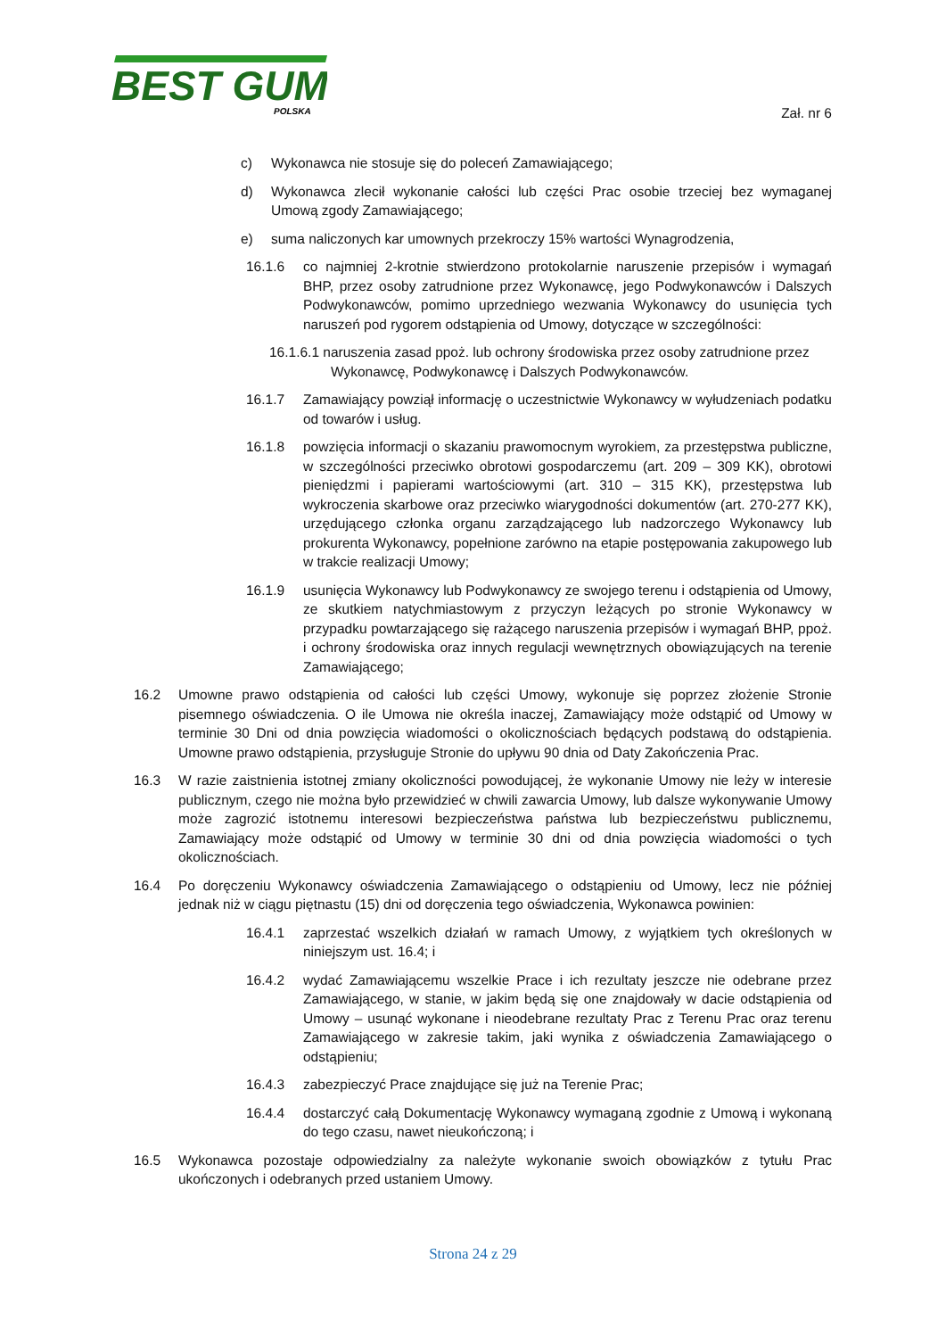BEST GUM
POLSKA
Zał. nr 6
c) Wykonawca nie stosuje się do poleceń Zamawiającego;
d) Wykonawca zlecił wykonanie całości lub części Prac osobie trzeciej bez wymaganej Umową zgody Zamawiającego;
e) suma naliczonych kar umownych przekroczy 15% wartości Wynagrodzenia,
16.1.6 co najmniej 2-krotnie stwierdzono protokolarnie naruszenie przepisów i wymagań BHP, przez osoby zatrudnione przez Wykonawcę, jego Podwykonawców i Dalszych Podwykonawców, pomimo uprzedniego wezwania Wykonawcy do usunięcia tych naruszeń pod rygorem odstąpienia od Umowy, dotyczące w szczególności:
16.1.6.1 naruszenia zasad ppoż. lub ochrony środowiska przez osoby zatrudnione przez
Wykonawcę, Podwykonawcę i Dalszych Podwykonawców.
16.1.7 Zamawiający powziął informację o uczestnictwie Wykonawcy w wyłudzeniach podatku od towarów i usług.
16.1.8 powzięcia informacji o skazaniu prawomocnym wyrokiem, za przestępstwa publiczne, w szczególności przeciwko obrotowi gospodarczemu (art. 209 – 309 KK), obrotowi pieniędzmi i papierami wartościowymi (art. 310 – 315 KK), przestępstwa lub wykroczenia skarbowe oraz przeciwko wiarygodności dokumentów (art. 270-277 KK), urzędującego członka organu zarządzającego lub nadzorczego Wykonawcy lub prokurenta Wykonawcy, popełnione zarówno na etapie postępowania zakupowego lub w trakcie realizacji Umowy;
16.1.9 usunięcia Wykonawcy lub Podwykonawcy ze swojego terenu i odstąpienia od Umowy, ze skutkiem natychmiastowym z przyczyn leżących po stronie Wykonawcy w przypadku powtarzającego się rażącego naruszenia przepisów i wymagań BHP, ppoż. i ochrony środowiska oraz innych regulacji wewnętrznych obowiązujących na terenie Zamawiającego;
16.2 Umowne prawo odstąpienia od całości lub części Umowy, wykonuje się poprzez złożenie Stronie pisemnego oświadczenia. O ile Umowa nie określa inaczej, Zamawiający może odstąpić od Umowy w terminie 30 Dni od dnia powzięcia wiadomości o okolicznościach będących podstawą do odstąpienia. Umowne prawo odstąpienia, przysługuje Stronie do upływu 90 dnia od Daty Zakończenia Prac.
16.3 W razie zaistnienia istotnej zmiany okoliczności powodującej, że wykonanie Umowy nie leży w interesie publicznym, czego nie można było przewidzieć w chwili zawarcia Umowy, lub dalsze wykonywanie Umowy może zagrozić istotnemu interesowi bezpieczeństwa państwa lub bezpieczeństwu publicznemu, Zamawiający może odstąpić od Umowy w terminie 30 dni od dnia powzięcia wiadomości o tych okolicznościach.
16.4 Po doręczeniu Wykonawcy oświadczenia Zamawiającego o odstąpieniu od Umowy, lecz nie później jednak niż w ciągu piętnastu (15) dni od doręczenia tego oświadczenia, Wykonawca powinien:
16.4.1 zaprzestać wszelkich działań w ramach Umowy, z wyjątkiem tych określonych w niniejszym ust. 16.4; i
16.4.2 wydać Zamawiającemu wszelkie Prace i ich rezultaty jeszcze nie odebrane przez Zamawiającego, w stanie, w jakim będą się one znajdowały w dacie odstąpienia od Umowy – usunąć wykonane i nieodebrane rezultaty Prac z Terenu Prac oraz terenu Zamawiającego w zakresie takim, jaki wynika z oświadczenia Zamawiającego o odstąpieniu;
16.4.3 zabezpieczyć Prace znajdujące się już na Terenie Prac;
16.4.4 dostarczyć całą Dokumentację Wykonawcy wymaganą zgodnie z Umową i wykonaną do tego czasu, nawet nieukończoną; i
16.5 Wykonawca pozostaje odpowiedzialny za należyte wykonanie swoich obowiązków z tytułu Prac ukończonych i odebranych przed ustaniem Umowy.
Strona 24 z 29